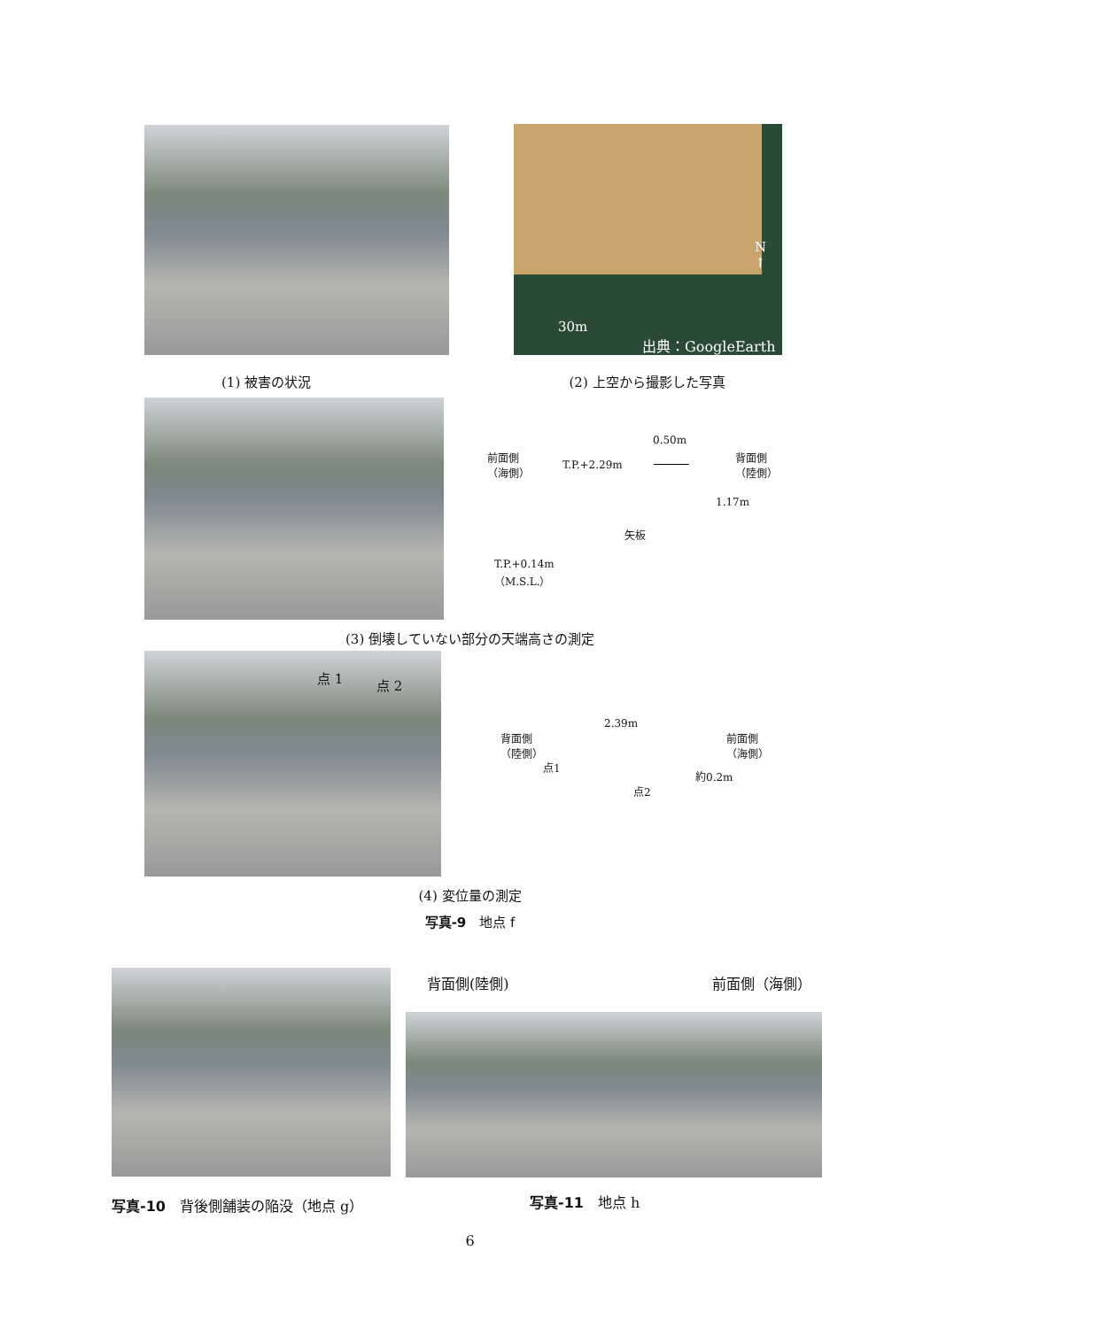N
↑
30m
出典：GoogleEarth
(1) 被害の状況 (2) 上空から撮影した写真
前面側
（海側） T.P.+2.29m
0.50m
背面側
（陸側）
1.17m
矢板
T.P.+0.14m
（M.S.L.）
(3) 倒壊していない部分の天端高さの測定
点 1 点 2
背面側
（陸側）
2.39m
前面側
（海側）
点1
点2
約0.2m
(4) 変位量の測定
写真-9　地点 f
背面側(陸側) 前面側（海側）
写真-10　背後側舗装の陥没（地点 g） 写真-11　地点 h
6